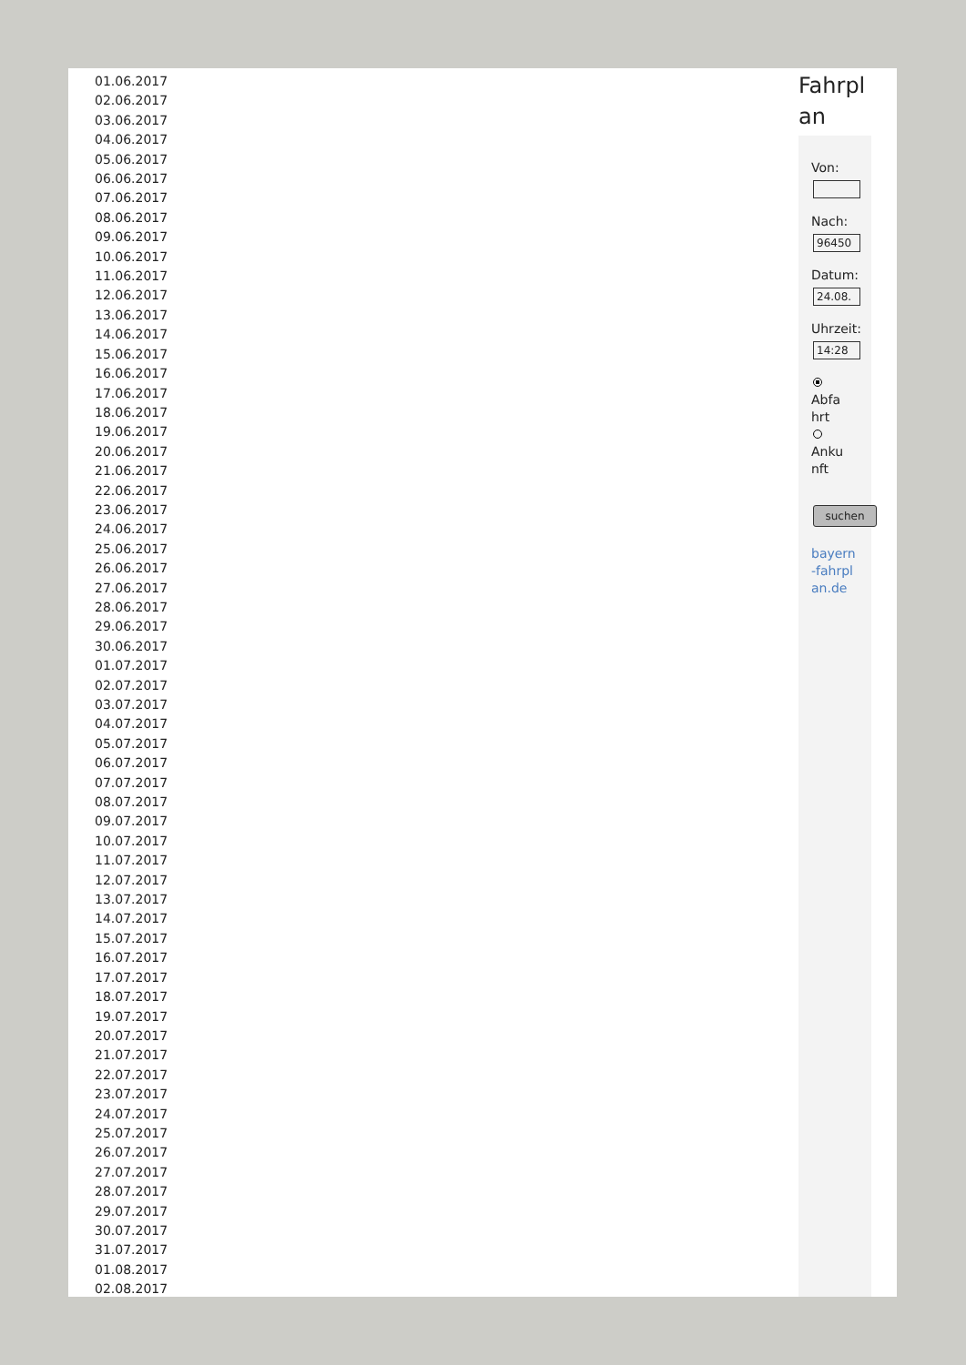01.06.2017
02.06.2017
03.06.2017
04.06.2017
05.06.2017
06.06.2017
07.06.2017
08.06.2017
09.06.2017
10.06.2017
11.06.2017
12.06.2017
13.06.2017
14.06.2017
15.06.2017
16.06.2017
17.06.2017
18.06.2017
19.06.2017
20.06.2017
21.06.2017
22.06.2017
23.06.2017
24.06.2017
25.06.2017
26.06.2017
27.06.2017
28.06.2017
29.06.2017
30.06.2017
01.07.2017
02.07.2017
03.07.2017
04.07.2017
05.07.2017
06.07.2017
07.07.2017
08.07.2017
09.07.2017
10.07.2017
11.07.2017
12.07.2017
13.07.2017
14.07.2017
15.07.2017
16.07.2017
17.07.2017
18.07.2017
19.07.2017
20.07.2017
21.07.2017
22.07.2017
23.07.2017
24.07.2017
25.07.2017
26.07.2017
27.07.2017
28.07.2017
29.07.2017
30.07.2017
31.07.2017
01.08.2017
02.08.2017
Fahrpl an
Von:
Nach:
96450
Datum:
24.08.
Uhrzeit:
14:28
Abfa hrt
Anku nft
suchen
bayern-fahrplan.de